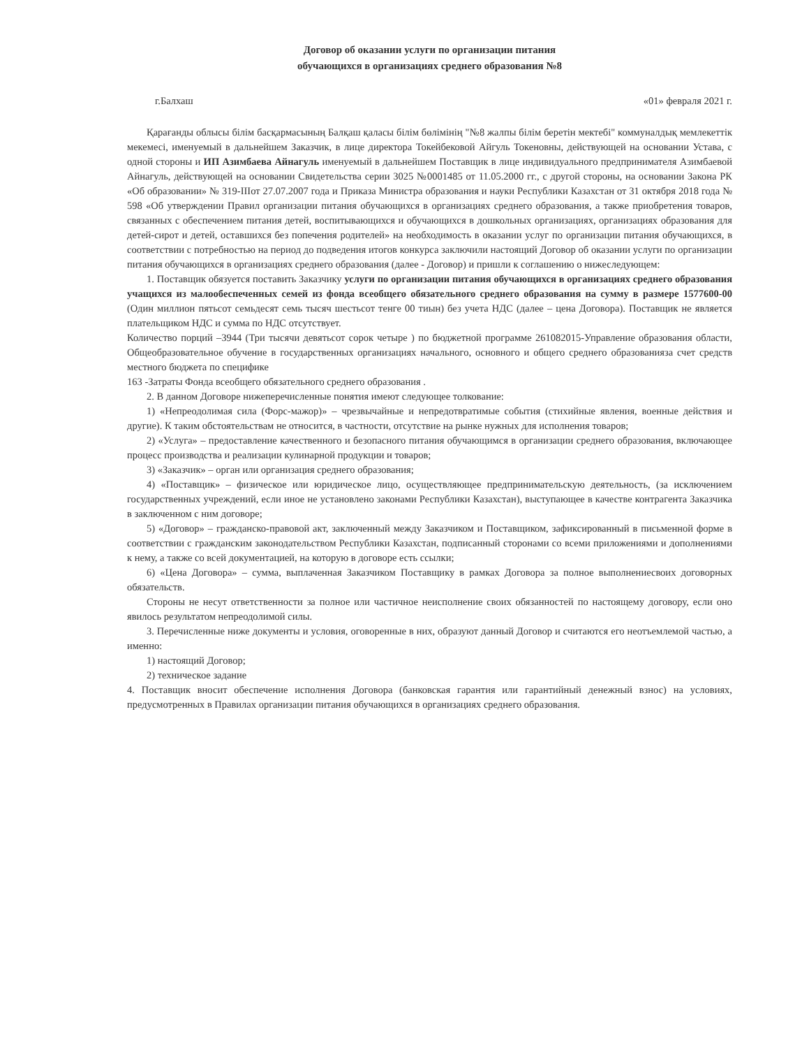Договор об оказании услуги по организации питания
обучающихся в организациях среднего образования №8
г.Балхаш «01» февраля 2021 г.
Қарағанды облысы білім басқармасының Балқаш қаласы білім бөлімінің "№8 жалпы білім беретін мектебі" коммуналдық мемлекеттік мекемесі, именуемый в дальнейшем Заказчик, в лице директора Токейбековой Айгуль Токеновны, действующей на основании Устава, с одной стороны и ИП Азимбаева Айнагуль именуемый в дальнейшем Поставщик в лице индивидуального предпринимателя Азимбаевой Айнагуль, действующей на основании Свидетельства серии 3025 №0001485 от 11.05.2000 гг., с другой стороны, на основании Закона РК «Об образовании» № 319-IIIот 27.07.2007 года и Приказа Министра образования и науки Республики Казахстан от 31 октября 2018 года № 598 «Об утверждении Правил организации питания обучающихся в организациях среднего образования, а также приобретения товаров, связанных с обеспечением питания детей, воспитывающихся и обучающихся в дошкольных организациях, организациях образования для детей-сирот и детей, оставшихся без попечения родителей» на необходимость в оказании услуг по организации питания обучающихся, в соответствии с потребностью на период до подведения итогов конкурса заключили настоящий Договор об оказании услуги по организации питания обучающихся в организациях среднего образования (далее - Договор) и пришли к соглашению о нижеследующем:
1. Поставщик обязуется поставить Заказчику услуги по организации питания обучающихся в организациях среднего образования учащихся из малообеспеченных семей из фонда всеобщего обязательного среднего образования на сумму в размере 1577600-00 (Один миллион пятьсот семьдесят семь тысяч шестьсот тенге 00 тиын) без учета НДС (далее – цена Договора). Поставщик не является плательщиком НДС и сумма по НДС отсутствует.
Количество порций –3944 (Три тысячи девятьсот сорок четыре ) по бюджетной программе 261082015-Управление образования области, Общеобразовательное обучение в государственных организациях начального, основного и общего среднего образованияза счет средств местного бюджета по специфике
163 -Затраты Фонда всеобщего обязательного среднего образования .
2. В данном Договоре нижеперечисленные понятия имеют следующее толкование:
1) «Непреодолимая сила (Форс-мажор)» – чрезвычайные и непредотвратимые события (стихийные явления, военные действия и другие). К таким обстоятельствам не относится, в частности, отсутствие на рынке нужных для исполнения товаров;
2) «Услуга» – предоставление качественного и безопасного питания обучающимся в организации среднего образования, включающее процесс производства и реализации кулинарной продукции и товаров;
3) «Заказчик» – орган или организация среднего образования;
4) «Поставщик» – физическое или юридическое лицо, осуществляющее предпринимательскую деятельность, (за исключением государственных учреждений, если иное не установлено законами Республики Казахстан), выступающее в качестве контрагента Заказчика в заключенном с ним договоре;
5) «Договор» – гражданско-правовой акт, заключенный между Заказчиком и Поставщиком, зафиксированный в письменной форме в соответствии с гражданским законодательством Республики Казахстан, подписанный сторонами со всеми приложениями и дополнениями к нему, а также со всей документацией, на которую в договоре есть ссылки;
6) «Цена Договора» – сумма, выплаченная Заказчиком Поставщику в рамках Договора за полное выполнениесвоих договорных обязательств.
Стороны не несут ответственности за полное или частичное неисполнение своих обязанностей по настоящему договору, если оно явилось результатом непреодолимой силы.
3. Перечисленные ниже документы и условия, оговоренные в них, образуют данный Договор и считаются его неотъемлемой частью, а именно:
1) настоящий Договор;
2) техническое задание
4. Поставщик вносит обеспечение исполнения Договора (банковская гарантия или гарантийный денежный взнос) на условиях, предусмотренных в Правилах организации питания обучающихся в организациях среднего образования.